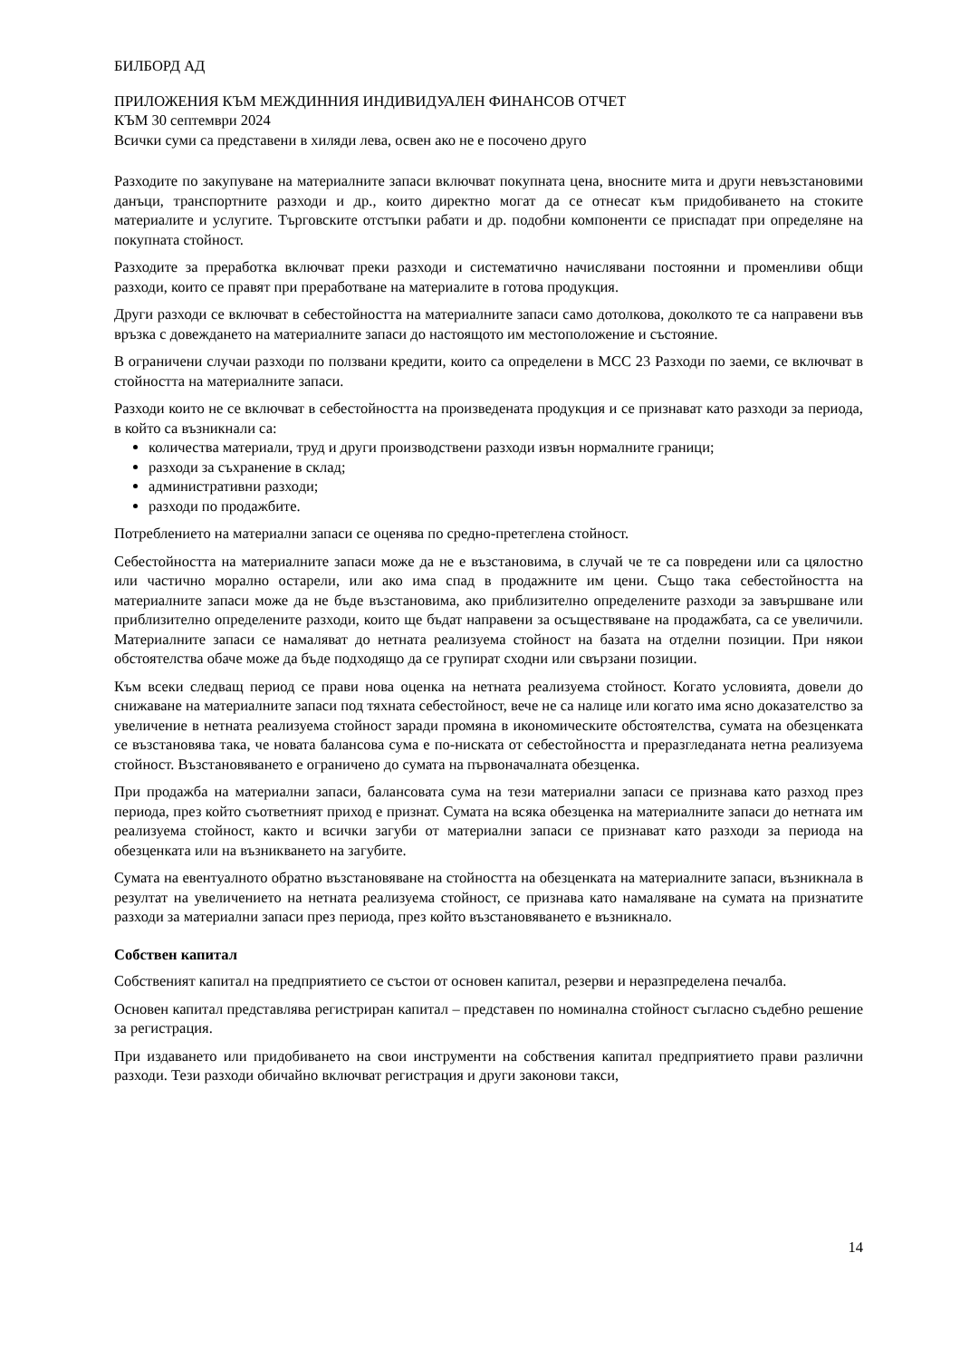БИЛБОРД АД
ПРИЛОЖЕНИЯ КЪМ МЕЖДИННИЯ ИНДИВИДУАЛЕН ФИНАНСОВ ОТЧЕТ
КЪМ 30 септември 2024
Всички суми са представени в хиляди лева, освен ако не е посочено друго
Разходите по закупуване на материалните запаси включват покупната цена, вносните мита и други невъзстановими данъци, транспортните разходи и др., които директно могат да се отнесат към придобиването на стоките материалите и услугите. Търговските отстъпки рабати и др. подобни компоненти се приспадат при определяне на покупната стойност.
Разходите за преработка включват преки разходи и систематично начислявани постоянни и променливи общи разходи, които се правят при преработване на материалите в готова продукция.
Други разходи се включват в себестойността на материалните запаси само дотолкова, доколкото те са направени във връзка с довеждането на материалните запаси до настоящото им местоположение и състояние.
В ограничени случаи разходи по ползвани кредити, които са определени в МСС 23 Разходи по заеми, се включват в стойността на материалните запаси.
Разходи които не се включват в себестойността на произведената продукция и се признават като разходи за периода, в който са възникнали са:
количества материали, труд и други производствени разходи извън нормалните граници;
разходи за съхранение в склад;
административни разходи;
разходи по продажбите.
Потреблението на материални запаси се оценява по средно-претеглена стойност.
Себестойността на материалните запаси може да не е възстановима, в случай че те са повредени или са цялостно или частично морално остарели, или ако има спад в продажните им цени. Също така себестойността на материалните запаси може да не бъде възстановима, ако приблизително определените разходи за завършване или приблизително определените разходи, които ще бъдат направени за осъществяване на продажбата, са се увеличили. Материалните запаси се намаляват до нетната реализуема стойност на базата на отделни позиции. При някои обстоятелства обаче може да бъде подходящо да се групират сходни или свързани позиции.
Към всеки следващ период се прави нова оценка на нетната реализуема стойност. Когато условията, довели до снижаване на материалните запаси под тяхната себестойност, вече не са налице или когато има ясно доказателство за увеличение в нетната реализуема стойност заради промяна в икономическите обстоятелства, сумата на обезценката се възстановява така, че новата балансова сума е по-ниската от себестойността и преразгледаната нетна реализуема стойност. Възстановяването е ограничено до сумата на първоначалната обезценка.
При продажба на материални запаси, балансовата сума на тези материални запаси се признава като разход през периода, през който съответният приход е признат. Сумата на всяка обезценка на материалните запаси до нетната им реализуема стойност, както и всички загуби от материални запаси се признават като разходи за периода на обезценката или на възникването на загубите.
Сумата на евентуалното обратно възстановяване на стойността на обезценката на материалните запаси, възникнала в резултат на увеличението на нетната реализуема стойност, се признава като намаляване на сумата на признатите разходи за материални запаси през периода, през който възстановяването е възникнало.
Собствен капитал
Собственият капитал на предприятието се състои от основен капитал, резерви и неразпределена печалба.
Основен капитал представлява регистриран капитал – представен по номинална стойност съгласно съдебно решение за регистрация.
При издаването или придобиването на свои инструменти на собствения капитал предприятието прави различни разходи. Тези разходи обичайно включват регистрация и други законови такси,
14